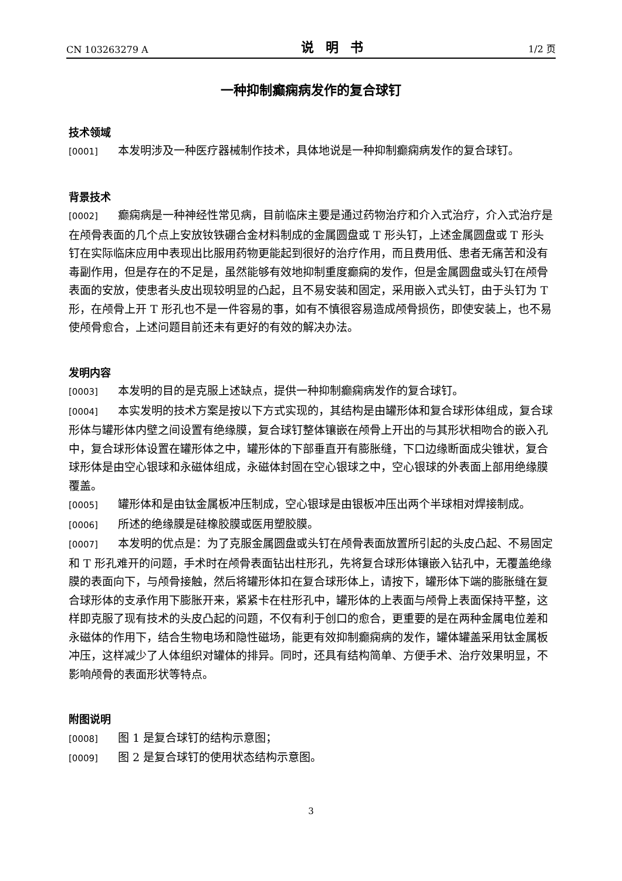CN 103263279 A 说明书 1/2 页
一种抑制癫痫病发作的复合球钉
技术领域
[0001] 本发明涉及一种医疗器械制作技术，具体地说是一种抑制癫痫病发作的复合球钉。
背景技术
[0002] 癫痫病是一种神经性常见病，目前临床主要是通过药物治疗和介入式治疗，介入式治疗是在颅骨表面的几个点上安放钕铁硼合金材料制成的金属圆盘或 T 形头钉，上述金属圆盘或 T 形头钉在实际临床应用中表现出比服用药物更能起到很好的治疗作用，而且费用低、患者无痛苦和没有毒副作用，但是存在的不足是，虽然能够有效地抑制重度癫痫的发作，但是金属圆盘或头钉在颅骨表面的安放，使患者头皮出现较明显的凸起，且不易安装和固定，采用嵌入式头钉，由于头钉为 T 形，在颅骨上开 T 形孔也不是一件容易的事，如有不慎很容易造成颅骨损伤，即使安装上，也不易使颅骨愈合，上述问题目前还未有更好的有效的解决办法。
发明内容
[0003] 本发明的目的是克服上述缺点，提供一种抑制癫痫病发作的复合球钉。
[0004] 本实发明的技术方案是按以下方式实现的，其结构是由罐形体和复合球形体组成，复合球形体与罐形体内壁之间设置有绝缘膜，复合球钉整体镶嵌在颅骨上开出的与其形状相吻合的嵌入孔中，复合球形体设置在罐形体之中，罐形体的下部垂直开有膨胀缝，下口边缘断面成尖锥状，复合球形体是由空心银球和永磁体组成，永磁体封固在空心银球之中，空心银球的外表面上部用绝缘膜覆盖。
[0005] 罐形体和是由钛金属板冲压制成，空心银球是由银板冲压出两个半球相对焊接制成。
[0006] 所述的绝缘膜是硅橡胶膜或医用塑胶膜。
[0007] 本发明的优点是：为了克服金属圆盘或头钉在颅骨表面放置所引起的头皮凸起、不易固定和 T 形孔难开的问题，手术时在颅骨表面钻出柱形孔，先将复合球形体镶嵌入钻孔中，无覆盖绝缘膜的表面向下，与颅骨接触，然后将罐形体扣在复合球形体上，请按下，罐形体下端的膨胀缝在复合球形体的支承作用下膨胀开来，紧紧卡在柱形孔中，罐形体的上表面与颅骨上表面保持平整，这样即克服了现有技术的头皮凸起的问题，不仅有利于创口的愈合，更重要的是在两种金属电位差和永磁体的作用下，结合生物电场和隐性磁场，能更有效抑制癫痫病的发作，罐体罐盖采用钛金属板冲压，这样减少了人体组织对罐体的排异。同时，还具有结构简单、方便手术、治疗效果明显，不影响颅骨的表面形状等特点。
附图说明
[0008] 图 1 是复合球钉的结构示意图；
[0009] 图 2 是复合球钉的使用状态结构示意图。
3